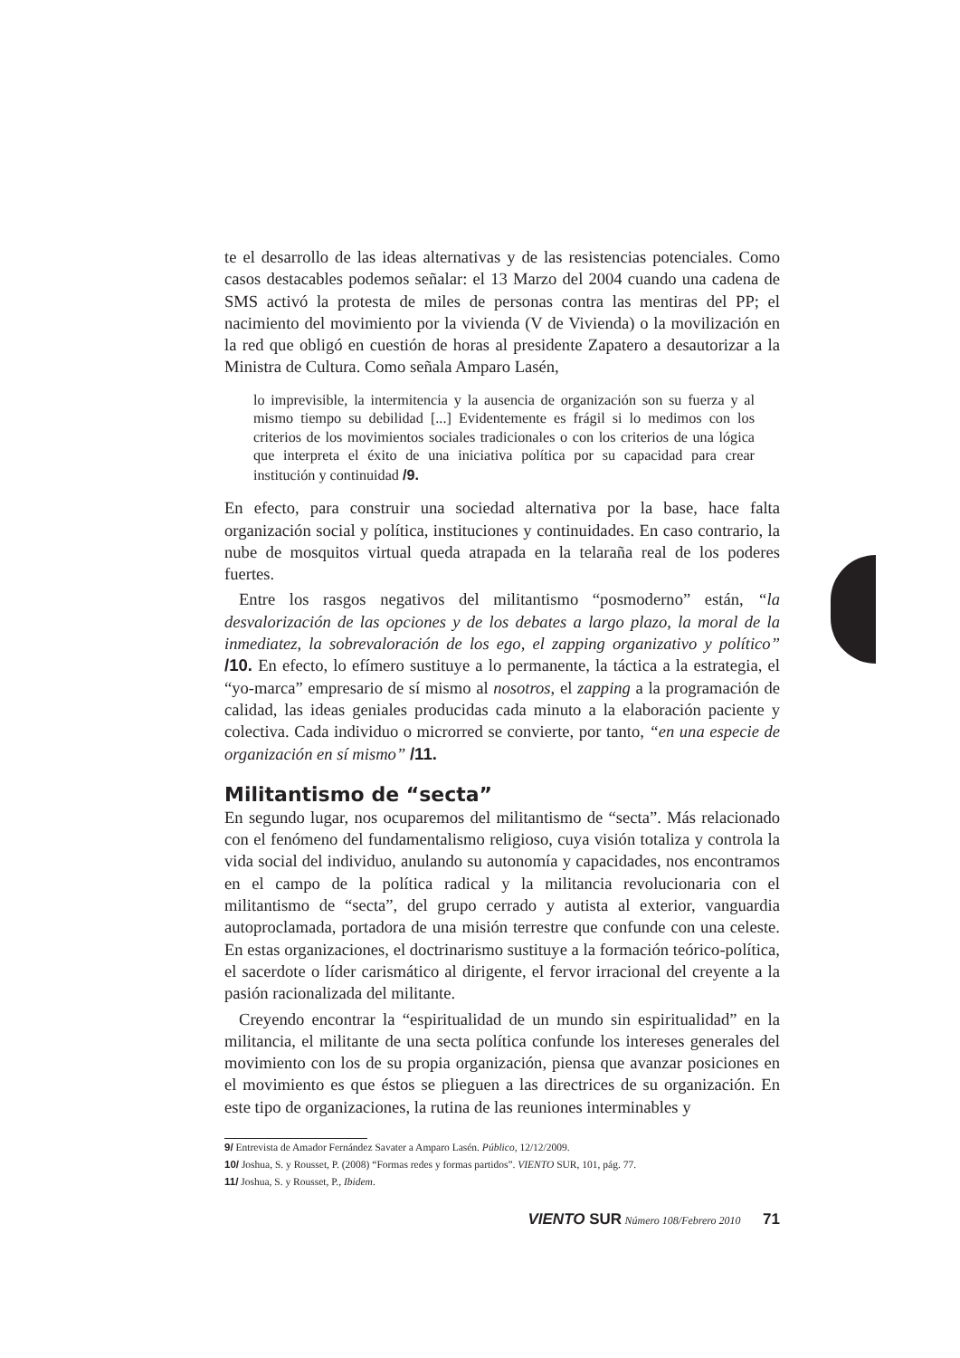te el desarrollo de las ideas alternativas y de las resistencias potenciales. Como casos destacables podemos señalar: el 13 Marzo del 2004 cuando una cadena de SMS activó la protesta de miles de personas contra las mentiras del PP; el nacimiento del movimiento por la vivienda (V de Vivienda) o la movilización en la red que obligó en cuestión de horas al presidente Zapatero a desautorizar a la Ministra de Cultura. Como señala Amparo Lasén,
lo imprevisible, la intermitencia y la ausencia de organización son su fuerza y al mismo tiempo su debilidad [...] Evidentemente es frágil si lo medimos con los criterios de los movimientos sociales tradicionales o con los criterios de una lógica que interpreta el éxito de una iniciativa política por su capacidad para crear institución y continuidad /9.
En efecto, para construir una sociedad alternativa por la base, hace falta organización social y política, instituciones y continuidades. En caso contrario, la nube de mosquitos virtual queda atrapada en la telaraña real de los poderes fuertes.
Entre los rasgos negativos del militantismo “posmoderno” están, “la desvalorización de las opciones y de los debates a largo plazo, la moral de la inmediatez, la sobrevaloración de los ego, el zapping organizativo y político” /10. En efecto, lo efímero sustituye a lo permanente, la táctica a la estrategia, el “yo-marca” empresario de sí mismo al nosotros, el zapping a la programación de calidad, las ideas geniales producidas cada minuto a la elaboración paciente y colectiva. Cada individuo o microrred se convierte, por tanto, “en una especie de organización en sí mismo” /11.
Militantismo de “secta”
En segundo lugar, nos ocuparemos del militantismo de “secta”. Más relacionado con el fenómeno del fundamentalismo religioso, cuya visión totaliza y controla la vida social del individuo, anulando su autonomía y capacidades, nos encontramos en el campo de la política radical y la militancia revolucionaria con el militantismo de “secta”, del grupo cerrado y autista al exterior, vanguardia autoproclamada, portadora de una misión terrestre que confunde con una celeste. En estas organizaciones, el doctrinarismo sustituye a la formación teórico-política, el sacerdote o líder carismático al dirigente, el fervor irracional del creyente a la pasión racionalizada del militante.
Creyendo encontrar la “espiritualidad de un mundo sin espiritualidad” en la militancia, el militante de una secta política confunde los intereses generales del movimiento con los de su propia organización, piensa que avanzar posiciones en el movimiento es que éstos se plieguen a las directrices de su organización. En este tipo de organizaciones, la rutina de las reuniones interminables y
9/ Entrevista de Amador Fernández Savater a Amparo Lasén. Público, 12/12/2009.
10/ Joshua, S. y Rousset, P. (2008) “Formas redes y formas partidos”. VIENTO SUR, 101, pág. 77.
11/ Joshua, S. y Rousset, P., Ibidem.
VIENTO SUR Número 108/Febrero 2010 71